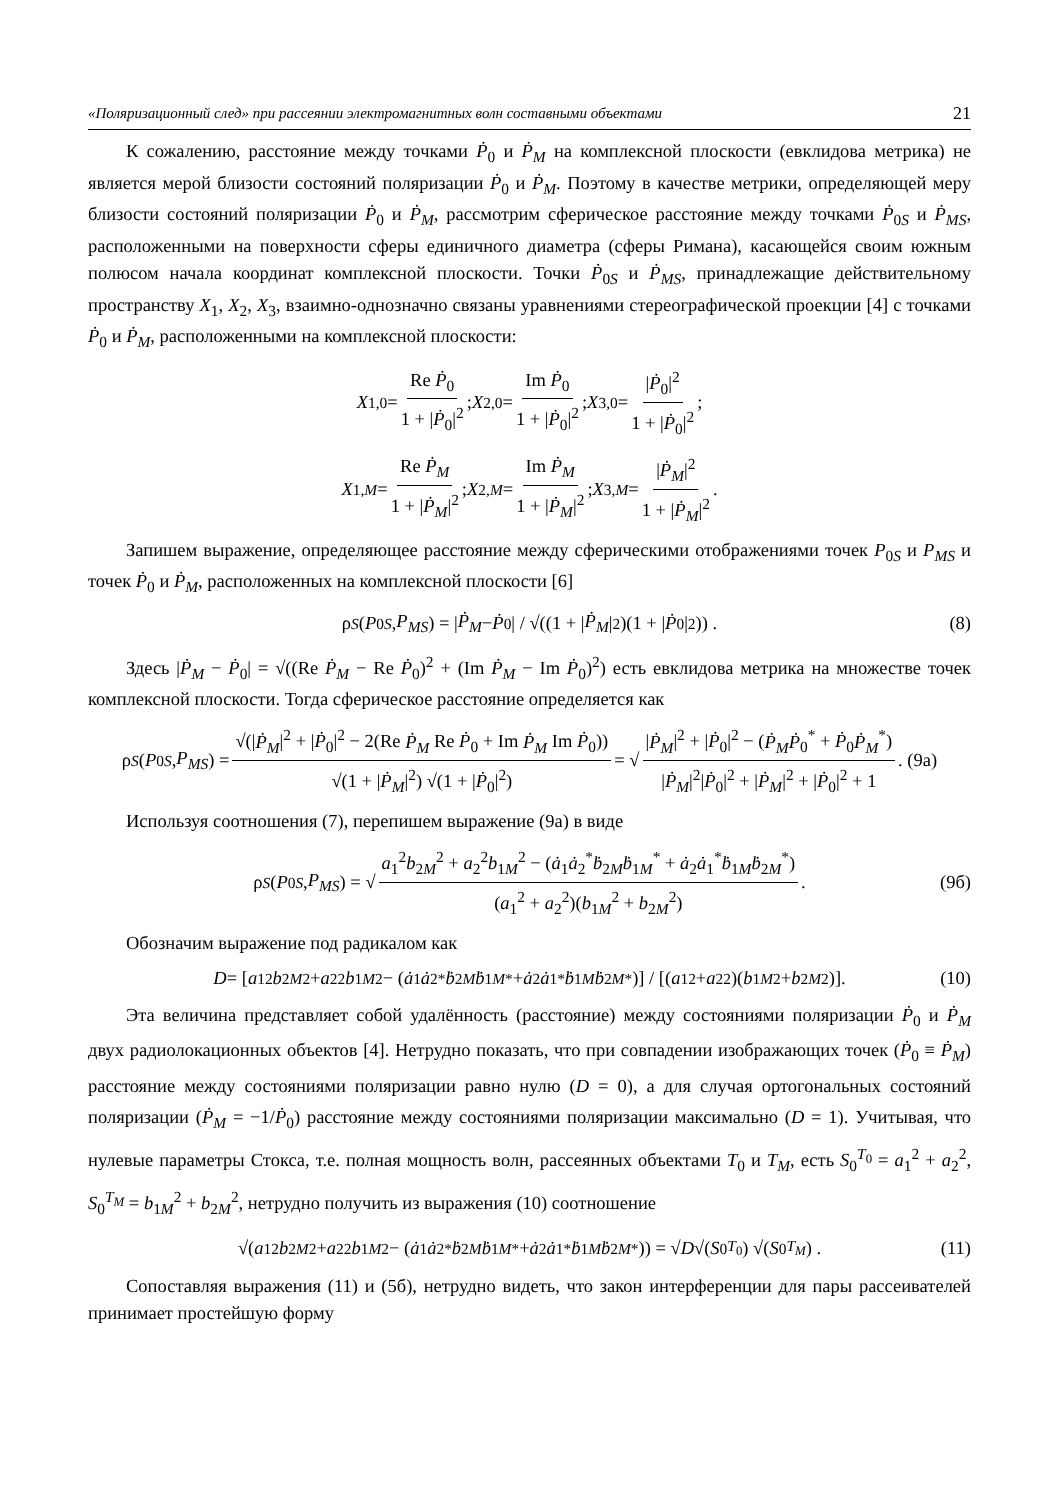«Поляризационный след» при рассеянии электромагнитных волн составными объектами 21
К сожалению, расстояние между точками Ṗ<sub>0</sub> и Ṗ<sub>M</sub> на комплексной плоскости (евклидова метрика) не является мерой близости состояний поляризации Ṗ<sub>0</sub> и Ṗ<sub>M</sub>. Поэтому в качестве метрики, определяющей меру близости состояний поляризации Ṗ<sub>0</sub> и Ṗ<sub>M</sub>, рассмотрим сферическое расстояние между точками Ṗ<sub>0S</sub> и Ṗ<sub>MS</sub>, расположенными на поверхности сферы единичного диаметра (сферы Римана), касающейся своим южным полюсом начала координат комплексной плоскости. Точки Ṗ<sub>0S</sub> и Ṗ<sub>MS</sub>, принадлежащие действительному пространству X<sub>1</sub>, X<sub>2</sub>, X<sub>3</sub>, взаимно-однозначно связаны уравнениями стереографической проекции [4] с точками Ṗ<sub>0</sub> и Ṗ<sub>M</sub>, расположенными на комплексной плоскости:
X<sub>1,0</sub> = Re Ṗ<sub>0</sub> 1 + |Ṗ<sub>0</sub>|<sup>2</sup>; X<sub>2,0</sub> = Im Ṗ<sub>0</sub> 1 + |Ṗ<sub>0</sub>|<sup>2</sup>; X<sub>3,0</sub> = |Ṗ<sub>0</sub>|<sup>2</sup> 1 + |Ṗ<sub>0</sub>|<sup>2</sup>;
X<sub>1,M</sub> = Re Ṗ<sub>M</sub> 1 + |Ṗ<sub>M</sub>|<sup>2</sup>; X<sub>2,M</sub> = Im Ṗ<sub>M</sub> 1 + |Ṗ<sub>M</sub>|<sup>2</sup>; X<sub>3,M</sub> = |Ṗ<sub>M</sub>|<sup>2</sup> 1 + |Ṗ<sub>M</sub>|<sup>2</sup>.
Запишем выражение, определяющее расстояние между сферическими отображениями точек P<sub>0S</sub> и P<sub>MS</sub> и точек Ṗ<sub>0</sub> и Ṗ<sub>M</sub>, расположенных на комплексной плоскости [6]
ρ<sub>S</sub> (P<sub>0S</sub>, P<sub>MS</sub>) = | Ṗ<sub>M</sub> − Ṗ<sub>0</sub>| / √((1 + | Ṗ<sub>M</sub> |<sup>2</sup>)(1 + | Ṗ<sub>0</sub>|<sup>2</sup>)) . (8)
Здесь |Ṗ<sub>M</sub> − Ṗ<sub>0</sub>| = √((Re Ṗ<sub>M</sub> − Re Ṗ<sub>0</sub>)<sup>2</sup> + (Im Ṗ<sub>M</sub> − Im Ṗ<sub>0</sub>)<sup>2</sup>) есть евклидова метрика на множестве точек комплексной плоскости. Тогда сферическое расстояние определяется как
ρ<sub>S</sub> (P<sub>0S</sub>, P<sub>MS</sub>) = √(|Ṗ<sub>M</sub>|<sup>2</sup> + |Ṗ<sub>0</sub>|<sup>2</sup> − 2(Re Ṗ<sub>M</sub> Re Ṗ<sub>0</sub> + Im Ṗ<sub>M</sub> Im Ṗ<sub>0</sub>)) √(1 + |Ṗ<sub>M</sub>|<sup>2</sup>) √(1 + |Ṗ<sub>0</sub>|<sup>2</sup>) = √ |Ṗ<sub>M</sub>|<sup>2</sup> + |Ṗ<sub>0</sub>|<sup>2</sup> − (Ṗ<sub>M</sub>Ṗ<sub>0</sub><sup>*</sup> + Ṗ<sub>0</sub>Ṗ<sub>M</sub><sup>*</sup>) |Ṗ<sub>M</sub>|<sup>2</sup>|Ṗ<sub>0</sub>|<sup>2</sup> + |Ṗ<sub>M</sub>|<sup>2</sup> + |Ṗ<sub>0</sub>|<sup>2</sup> + 1. (9а)
Используя соотношения (7), перепишем выражение (9а) в виде
ρ<sub>S</sub> (P<sub>0S</sub>, P<sub>MS</sub>) = √ a<sub>1</sub><sup>2</sup>b<sub>2M</sub><sup>2</sup> + a<sub>2</sub><sup>2</sup>b<sub>1M</sub><sup>2</sup> − (ȧ<sub>1</sub>ȧ<sub>2</sub><sup>*</sup>ḃ<sub>2M</sub>ḃ<sub>1M</sub><sup>*</sup> + ȧ<sub>2</sub>ȧ<sub>1</sub><sup>*</sup>ḃ<sub>1M</sub>ḃ<sub>2M</sub><sup>*</sup>) (a<sub>1</sub><sup>2</sup> + a<sub>2</sub><sup>2</sup>)(b<sub>1M</sub><sup>2</sup> + b<sub>2M</sub><sup>2</sup>). (9б)
Обозначим выражение под радикалом как
D = [a<sub>1</sub><sup>2</sup> b<sub>2M</sub><sup>2</sup> + a<sub>2</sub><sup>2</sup> b<sub>1M</sub><sup>2</sup> − (ȧ<sub>1</sub> ȧ<sub>2</sub><sup>*</sup> ḃ<sub>2M</sub> ḃ<sub>1M</sub><sup>*</sup> + ȧ<sub>2</sub> ȧ<sub>1</sub><sup>*</sup> ḃ<sub>1M</sub> ḃ<sub>2M</sub><sup>*</sup>)] / [(a<sub>1</sub><sup>2</sup> + a<sub>2</sub><sup>2</sup>)(b<sub>1M</sub><sup>2</sup> + b<sub>2M</sub><sup>2</sup>)]. (10)
Эта величина представляет собой удалённость (расстояние) между состояниями поляризации Ṗ<sub>0</sub> и Ṗ<sub>M</sub> двух радиолокационных объектов [4]. Нетрудно показать, что при совпадении изображающих точек (Ṗ<sub>0</sub> ≡ Ṗ<sub>M</sub>) расстояние между состояниями поляризации равно нулю (D = 0), а для случая ортогональных состояний поляризации (Ṗ<sub>M</sub> = −1/Ṗ<sub>0</sub>) расстояние между состояниями поляризации максимально (D = 1). Учитывая, что нулевые параметры Стокса, т.е. полная мощность волн, рассеянных объектами T<sub>0</sub> и T<sub>M</sub>, есть S<sub>0</sub><sup>T<sub>0</sub></sup> = a<sub>1</sub><sup>2</sup> + a<sub>2</sub><sup>2</sup>, S<sub>0</sub><sup>T<sub>M</sub></sup> = b<sub>1M</sub><sup>2</sup> + b<sub>2M</sub><sup>2</sup>, нетрудно получить из выражения (10) соотношение
√(a<sub>1</sub><sup>2</sup> b<sub>2M</sub><sup>2</sup> + a<sub>2</sub><sup>2</sup> b<sub>1M</sub><sup>2</sup> − (ȧ<sub>1</sub> ȧ<sub>2</sub><sup>*</sup> ḃ<sub>2M</sub> ḃ<sub>1M</sub><sup>*</sup> + ȧ<sub>2</sub> ȧ<sub>1</sub><sup>*</sup> ḃ<sub>1M</sub> ḃ<sub>2M</sub><sup>*</sup>)) = √ D √(S<sub>0</sub><sup>T<sub>0</sub></sup>) √(S<sub>0</sub><sup>T<sub>M</sub></sup>) . (11)
Сопоставляя выражения (11) и (5б), нетрудно видеть, что закон интерференции для пары рассеивателей принимает простейшую форму